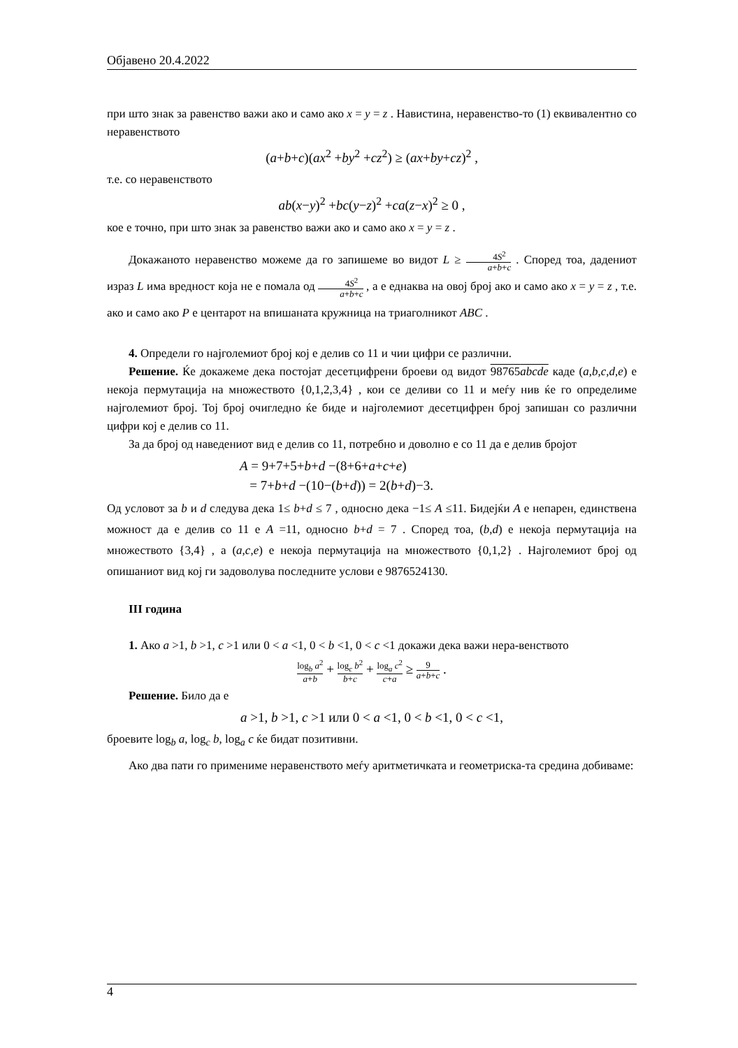Објавено 20.4.2022
при што знак за равенство важи ако и само ако x = y = z . Навистина, неравенство-то (1) еквивалентно со неравенството
(a+b+c)(ax<sup>2</sup> +by<sup>2</sup> +cz<sup>2</sup>) ≥ (ax+by+cz)<sup>2</sup> ,
т.е. со неравенството
ab(x−y)<sup>2</sup> +bc(y−z)<sup>2</sup> +ca(z−x)<sup>2</sup> ≥ 0 ,
кое е точно, при што знак за равенство важи ако и само ако x = y = z .
Докажаното неравенство можеме да го запишеме во видот L ≥ 4S<sup>2</sup> a+b+c . Според тоа, дадениот израз L има вредност која не е помала од 4S<sup>2</sup> a+b+c , а е еднаква на овој број ако и само ако x = y = z , т.е. ако и само ако P е центарот на впишаната кружница на триаголникот ABC .
4. Определи го најголемиот број кој е делив со 11 и чии цифри се различни.
Решение. Ќе докажеме дека постојат десетцифрени броеви од видот 98765abcde каде (a,b,c,d,e) е некоја пермутација на множеството {0,1,2,3,4} , кои се деливи со 11 и меѓу нив ќе го определиме најголемиот број. Тој број очигледно ќе биде и најголемиот десетцифрен број запишан со различни цифри кој е делив со 11.
За да број од наведениот вид е делив со 11, потребно и доволно е со 11 да е делив бројот
A = 9+7+5+b+d −(8+6+a+c+e)
= 7+b+d −(10−(b+d)) = 2(b+d)−3.
Од условот за b и d следува дека 1≤ b+d ≤ 7 , односно дека −1≤ A ≤11. Бидејќи A е непарен, единствена можност да е делив со 11 е A =11, односно b+d = 7 . Според тоа, (b,d) е некоја пермутација на множеството {3,4} , а (a,c,e) е некоја пермутација на множеството {0,1,2} . Најголемиот број од опишаниот вид кој ги задоволува последните услови е 9876524130.
III година
1. Ако a >1, b >1, c >1 или 0 < a <1, 0 < b <1, 0 < c <1 докажи дека важи нера-венството
log<sub>b</sub> a<sup>2</sup> a+b + log<sub>c</sub> b<sup>2</sup> b+c + log<sub>a</sub> c<sup>2</sup> c+a ≥ 9 a+b+c .
Решение. Било да е
a >1, b >1, c >1 или 0 < a <1, 0 < b <1, 0 < c <1,
броевите log<sub>b</sub> a, log<sub>c</sub> b, log<sub>a</sub> c ќе бидат позитивни.
Ако два пати го примениме неравенството меѓу аритметичката и геометриска-та средина добиваме:
4